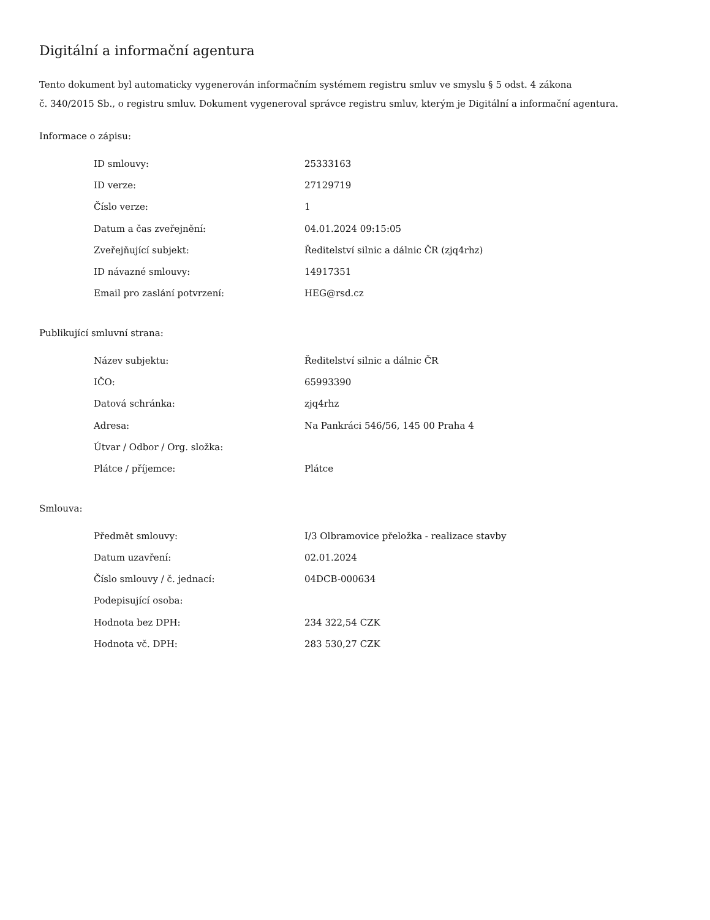Digitální a informační agentura
Tento dokument byl automaticky vygenerován informačním systémem registru smluv ve smyslu § 5 odst. 4 zákona
č. 340/2015 Sb., o registru smluv. Dokument vygeneroval správce registru smluv, kterým je Digitální a informační agentura.
Informace o zápisu:
| ID smlouvy: | 25333163 |
| ID verze: | 27129719 |
| Číslo verze: | 1 |
| Datum a čas zveřejnění: | 04.01.2024 09:15:05 |
| Zveřejňující subjekt: | Ředitelství silnic a dálnic ČR (zjq4rhz) |
| ID návazné smlouvy: | 14917351 |
| Email pro zaslání potvrzení: | HEG@rsd.cz |
Publikující smluvní strana:
| Název subjektu: | Ředitelství silnic a dálnic ČR |
| IČO: | 65993390 |
| Datová schránka: | zjq4rhz |
| Adresa: | Na Pankráci 546/56, 145 00 Praha 4 |
| Útvar / Odbor / Org. složka: | |
| Plátce / příjemce: | Plátce |
Smlouva:
| Předmět smlouvy: | I/3 Olbramovice přeložka - realizace stavby |
| Datum uzavření: | 02.01.2024 |
| Číslo smlouvy / č. jednací: | 04DCB-000634 |
| Podepisující osoba: | |
| Hodnota bez DPH: | 234 322,54 CZK |
| Hodnota vč. DPH: | 283 530,27 CZK |